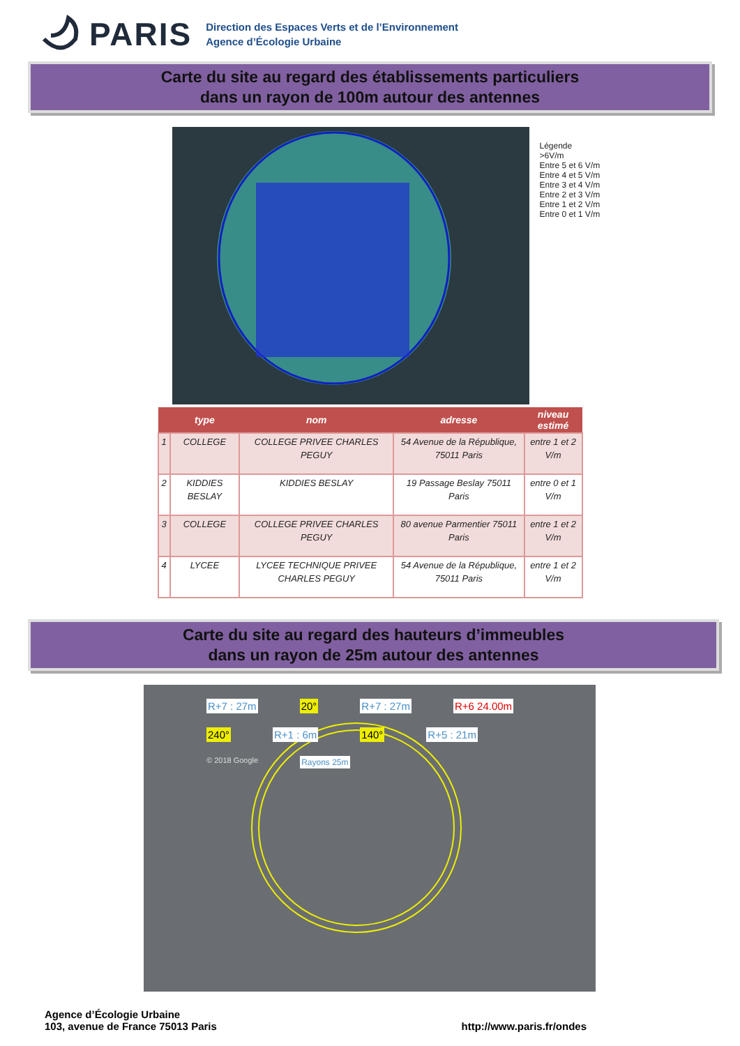PARIS
Direction des Espaces Verts et de l’Environnement
Agence d’Écologie Urbaine
Carte du site au regard des établissements particuliers
dans un rayon de 100m autour des antennes
Légende
>6V/m
Entre 5 et 6 V/m
Entre 4 et 5 V/m
Entre 3 et 4 V/m
Entre 2 et 3 V/m
Entre 1 et 2 V/m
Entre 0 et 1 V/m
| | type | nom | adresse | niveau estimé |
| --- | --- | --- | --- | --- |
| 1 | COLLEGE | COLLEGE PRIVEE CHARLES PEGUY | 54 Avenue de la République, 75011 Paris | entre 1 et 2 V/m |
| 2 | KIDDIES BESLAY | KIDDIES BESLAY | 19 Passage Beslay 75011 Paris | entre 0 et 1 V/m |
| 3 | COLLEGE | COLLEGE PRIVEE CHARLES PEGUY | 80 avenue Parmentier 75011 Paris | entre 1 et 2 V/m |
| 4 | LYCEE | LYCEE TECHNIQUE PRIVEE CHARLES PEGUY | 54 Avenue de la République, 75011 Paris | entre 1 et 2 V/m |
Carte du site au regard des hauteurs d’immeubles
dans un rayon de 25m autour des antennes
R+7 : 27m 20° R+7 : 27m R+6 24.00m 240° R+1 : 6m 140° R+5 : 21m © 2018 Google Rayons 25m
Agence d’Écologie Urbaine
103, avenue de France 75013 Paris
http://www.paris.fr/ondes